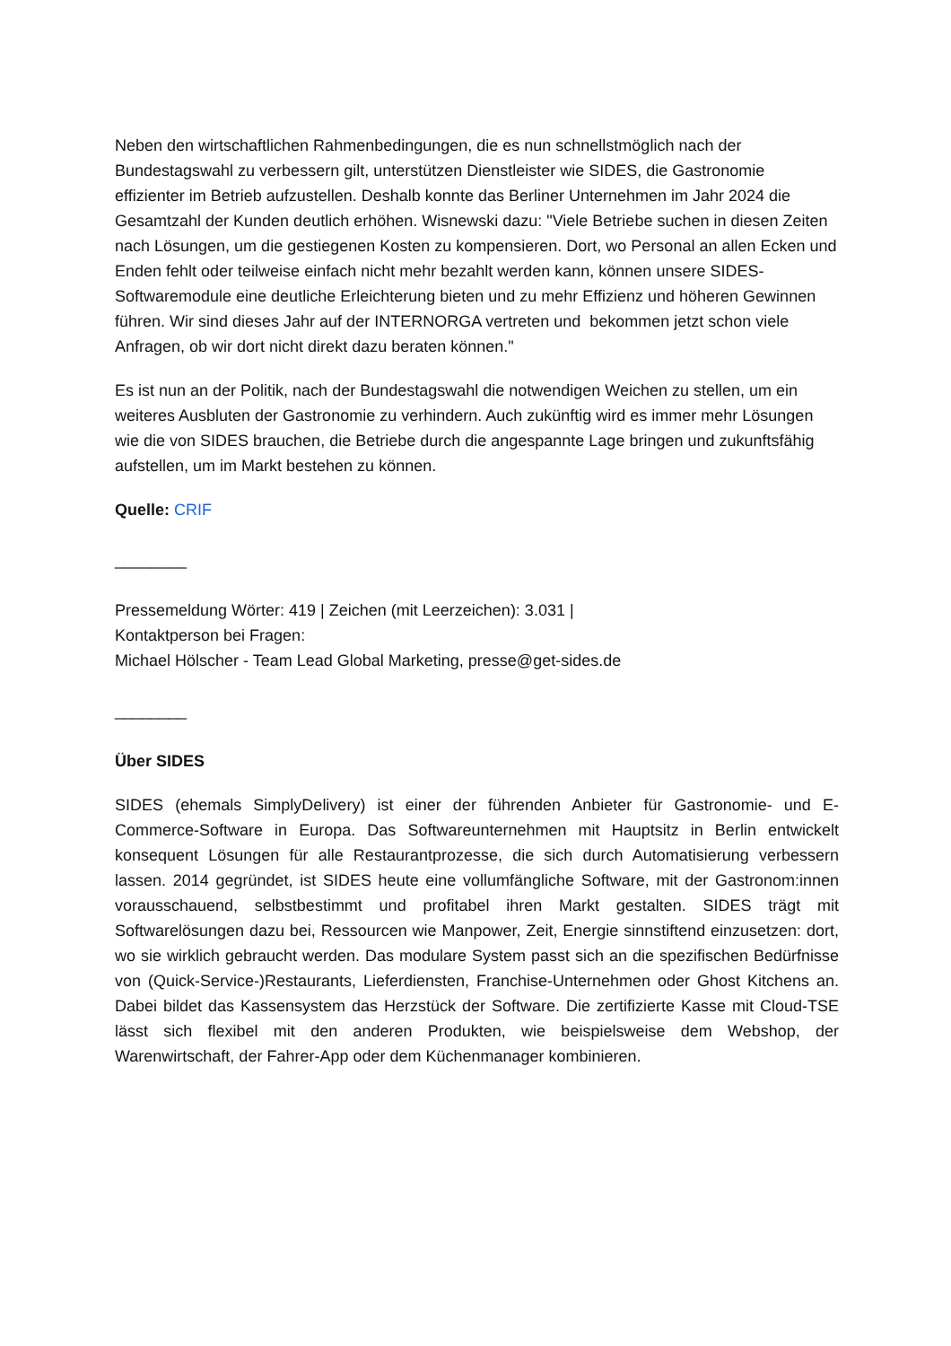Neben den wirtschaftlichen Rahmenbedingungen, die es nun schnellstmöglich nach der Bundestagswahl zu verbessern gilt, unterstützen Dienstleister wie SIDES, die Gastronomie effizienter im Betrieb aufzustellen. Deshalb konnte das Berliner Unternehmen im Jahr 2024 die Gesamtzahl der Kunden deutlich erhöhen. Wisnewski dazu: "Viele Betriebe suchen in diesen Zeiten nach Lösungen, um die gestiegenen Kosten zu kompensieren. Dort, wo Personal an allen Ecken und Enden fehlt oder teilweise einfach nicht mehr bezahlt werden kann, können unsere SIDES-Softwaremodule eine deutliche Erleichterung bieten und zu mehr Effizienz und höheren Gewinnen führen. Wir sind dieses Jahr auf der INTERNORGA vertreten und bekommen jetzt schon viele Anfragen, ob wir dort nicht direkt dazu beraten können."
Es ist nun an der Politik, nach der Bundestagswahl die notwendigen Weichen zu stellen, um ein weiteres Ausbluten der Gastronomie zu verhindern. Auch zukünftig wird es immer mehr Lösungen wie die von SIDES brauchen, die Betriebe durch die angespannte Lage bringen und zukunftsfähig aufstellen, um im Markt bestehen zu können.
Quelle: CRIF
________
Pressemeldung Wörter: 419 | Zeichen (mit Leerzeichen): 3.031 |
Kontaktperson bei Fragen:
Michael Hölscher - Team Lead Global Marketing, presse@get-sides.de
________
Über SIDES
SIDES (ehemals SimplyDelivery) ist einer der führenden Anbieter für Gastronomie- und E-Commerce-Software in Europa. Das Softwareunternehmen mit Hauptsitz in Berlin entwickelt konsequent Lösungen für alle Restaurantprozesse, die sich durch Automatisierung verbessern lassen. 2014 gegründet, ist SIDES heute eine vollumfängliche Software, mit der Gastronom:innen vorausschauend, selbstbestimmt und profitabel ihren Markt gestalten. SIDES trägt mit Softwarelösungen dazu bei, Ressourcen wie Manpower, Zeit, Energie sinnstiftend einzusetzen: dort, wo sie wirklich gebraucht werden. Das modulare System passt sich an die spezifischen Bedürfnisse von (Quick-Service-)Restaurants, Lieferdiensten, Franchise-Unternehmen oder Ghost Kitchens an. Dabei bildet das Kassensystem das Herzstück der Software. Die zertifizierte Kasse mit Cloud-TSE lässt sich flexibel mit den anderen Produkten, wie beispielsweise dem Webshop, der Warenwirtschaft, der Fahrer-App oder dem Küchenmanager kombinieren.